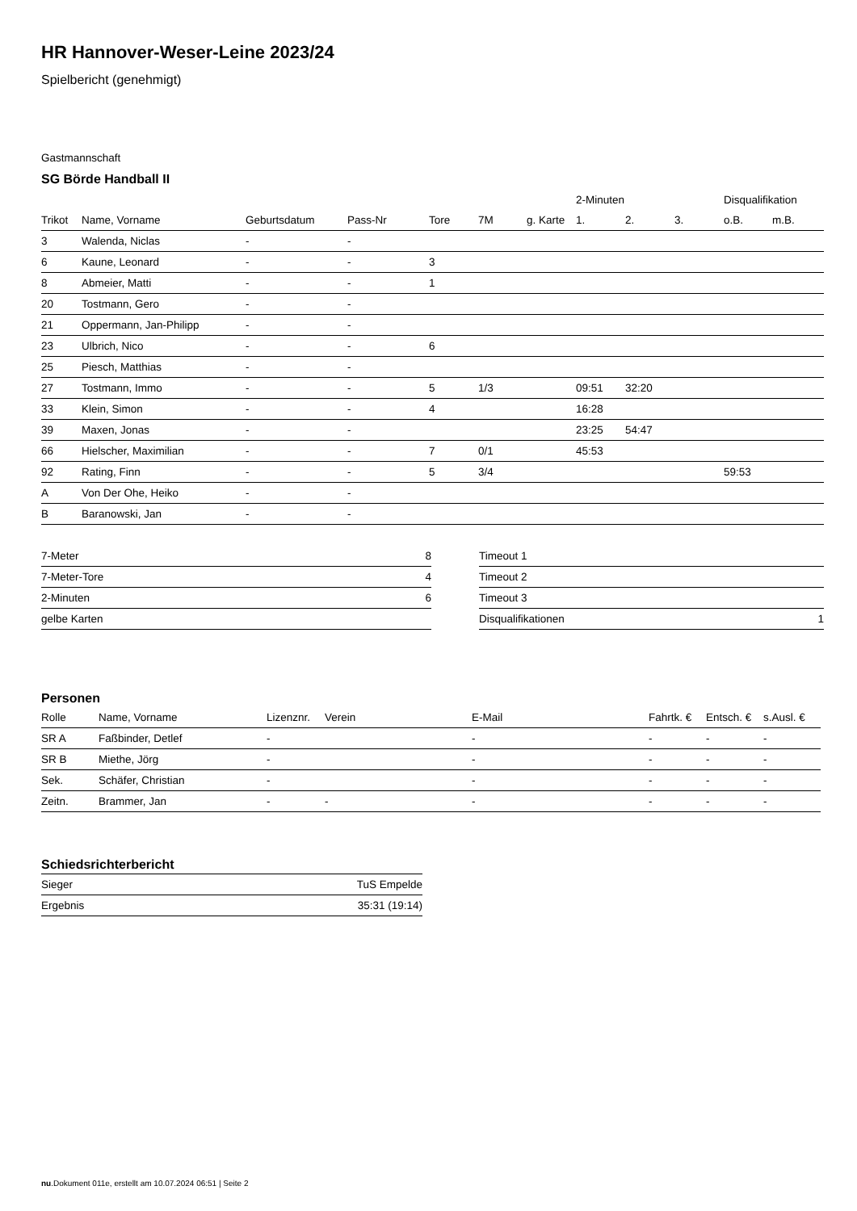HR Hannover-Weser-Leine 2023/24
Spielbericht (genehmigt)
Gastmannschaft
SG Börde Handball II
| | | | | | | | 2-Minuten | | | Disqualifikation | |
| --- | --- | --- | --- | --- | --- | --- | --- | --- | --- | --- | --- |
| Trikot | Name, Vorname | Geburtsdatum | Pass-Nr | Tore | 7M | g. Karte | 1. | 2. | 3. | o.B. | m.B. |
| 3 | Walenda, Niclas | - | - | | | | | | | | |
| 6 | Kaune, Leonard | - | - | 3 | | | | | | | |
| 8 | Abmeier, Matti | - | - | 1 | | | | | | | |
| 20 | Tostmann, Gero | - | - | | | | | | | | |
| 21 | Oppermann, Jan-Philipp | - | - | | | | | | | | |
| 23 | Ulbrich, Nico | - | - | 6 | | | | | | | |
| 25 | Piesch, Matthias | - | - | | | | | | | | |
| 27 | Tostmann, Immo | - | - | 5 | 1/3 | | 09:51 | 32:20 | | | |
| 33 | Klein, Simon | - | - | 4 | | | 16:28 | | | | |
| 39 | Maxen, Jonas | - | - | | | | 23:25 | 54:47 | | | |
| 66 | Hielscher, Maximilian | - | - | 7 | 0/1 | | 45:53 | | | | |
| 92 | Rating, Finn | - | - | 5 | 3/4 | | | | | 59:53 | |
| A | Von Der Ohe, Heiko | - | - | | | | | | | | |
| B | Baranowski, Jan | - | - | | | | | | | | |
| 7-Meter | 8 |
| 7-Meter-Tore | 4 |
| 2-Minuten | 6 |
| gelbe Karten | |
| Timeout 1 | |
| Timeout 2 | |
| Timeout 3 | |
| Disqualifikationen | 1 |
Personen
| Rolle | Name, Vorname | Lizenznr. | Verein | E-Mail | Fahrtk. € | Entsch. € | s.Ausl. € |
| --- | --- | --- | --- | --- | --- | --- | --- |
| SR A | Faßbinder, Detlef | - | | - | - | - | - |
| SR B | Miethe, Jörg | - | | - | - | - | - |
| Sek. | Schäfer, Christian | - | | - | - | - | - |
| Zeitn. | Brammer, Jan | - | - | - | - | - | - |
Schiedsrichterbericht
| Sieger | TuS Empelde |
| Ergebnis | 35:31 (19:14) |
nu.Dokument 011e, erstellt am 10.07.2024 06:51 | Seite 2